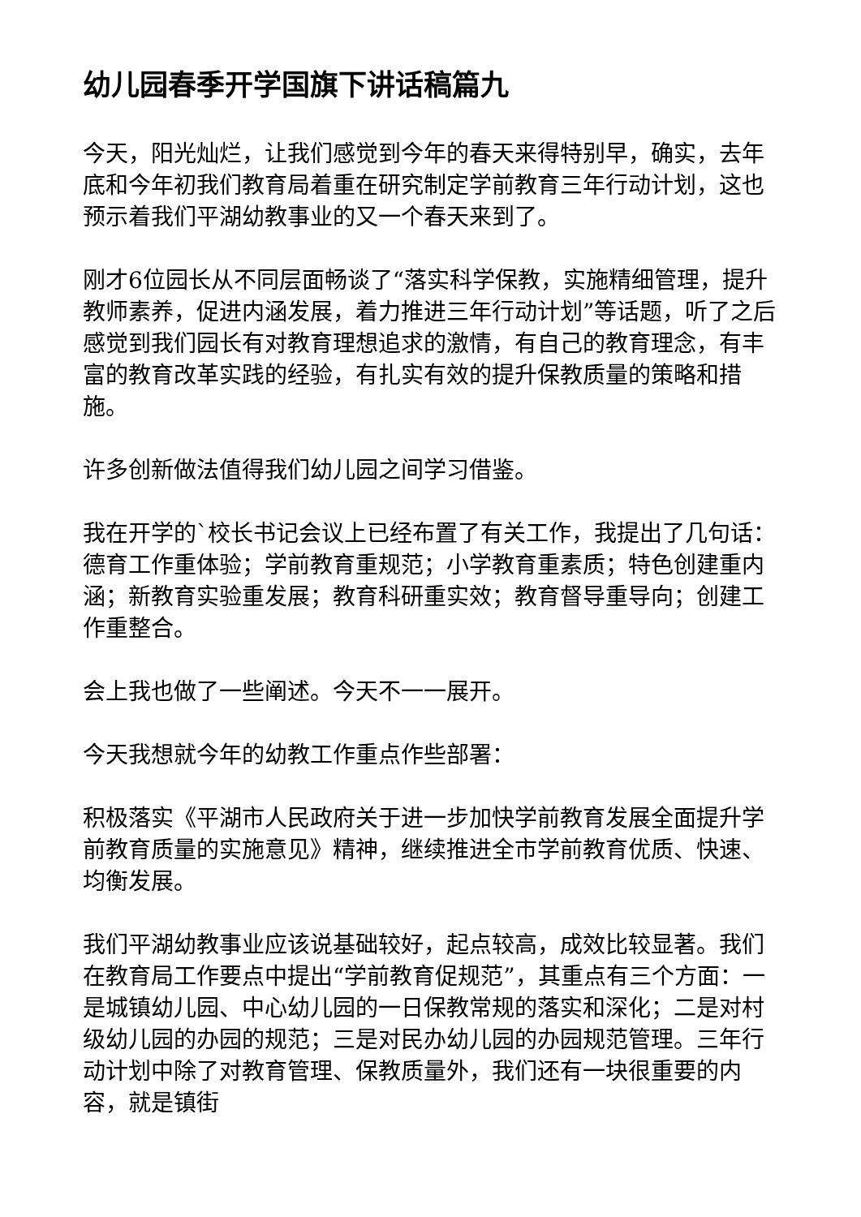幼儿园春季开学国旗下讲话稿篇九
今天，阳光灿烂，让我们感觉到今年的春天来得特别早，确实，去年底和今年初我们教育局着重在研究制定学前教育三年行动计划，这也预示着我们平湖幼教事业的又一个春天来到了。
刚才6位园长从不同层面畅谈了“落实科学保教，实施精细管理，提升教师素养，促进内涵发展，着力推进三年行动计划”等话题，听了之后感觉到我们园长有对教育理想追求的激情，有自己的教育理念，有丰富的教育改革实践的经验，有扎实有效的提升保教质量的策略和措施。
许多创新做法值得我们幼儿园之间学习借鉴。
我在开学的`校长书记会议上已经布置了有关工作，我提出了几句话：德育工作重体验；学前教育重规范；小学教育重素质；特色创建重内涵；新教育实验重发展；教育科研重实效；教育督导重导向；创建工作重整合。
会上我也做了一些阐述。今天不一一展开。
今天我想就今年的幼教工作重点作些部署：
积极落实《平湖市人民政府关于进一步加快学前教育发展全面提升学前教育质量的实施意见》精神，继续推进全市学前教育优质、快速、均衡发展。
我们平湖幼教事业应该说基础较好，起点较高，成效比较显著。我们在教育局工作要点中提出“学前教育促规范”，其重点有三个方面：一是城镇幼儿园、中心幼儿园的一日保教常规的落实和深化；二是对村级幼儿园的办园的规范；三是对民办幼儿园的办园规范管理。三年行动计划中除了对教育管理、保教质量外，我们还有一块很重要的内容，就是镇街